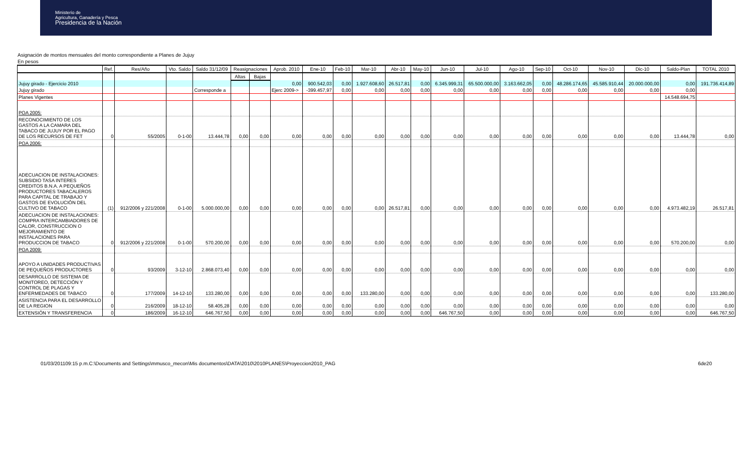Ministerio de
Agricultura, Ganadería y Pesca
Presidencia de la Nación
Asignación de montos mensuales del monto correspondiente a Planes de Jujuy
En pesos
| | Ref. | Res/Año | Vto. Saldo | Saldo 31/12/09 | Reasignaciones | | Aprob. 2010 | Ene-10 | Feb-10 | Mar-10 | Abr-10 | May-10 | Jun-10 | Jul-10 | Ago-10 | Sep-10 | Oct-10 | Nov-10 | Dic-10 | Saldo-Plan | TOTAL 2010 |
| --- | --- | --- | --- | --- | --- | --- | --- | --- | --- | --- | --- | --- | --- | --- | --- | --- | --- | --- | --- | --- | --- |
| | | | | | Altas | Bajas | | | | | | | | | | | | | | | |
| Jujuy girado - Ejercicio 2010 | | | | | | | 0,00 | 900.542,03 | 0,00 | 1.927.608,60 | 26.517,81 | 0,00 | 6.345.999,31 | 65.500.000,00 | 3.163.662,05 | 0,00 | 48.286.174,65 | 45.585.910,44 | 20.000.000,00 | 0,00 | 191.736.414,89 |
| Jujuy girado | | | | Corresponde a | | | Ejerc 2009-> | -399.457,97 | 0,00 | 0,00 | 0,00 | 0,00 | 0,00 | 0,00 | 0,00 | 0,00 | 0,00 | 0,00 | 0,00 | 0,00 | |
| Planes Vigentes | | | | | | | | | | | | | | | | | | | | 14.548.694,75 | |
| POA 2005: | | | | | | | | | | | | | | | | | | | | | |
| RECONOCIMIENTO DE LOS GASTOS A LA CAMARA DEL TABACO DE JUJUY POR EL PAGO DE LOS RECURSOS DE FET | 0 | 55/2005 | 0-1-00 | 13.444,78 | 0,00 | 0,00 | 0,00 | 0,00 | 0,00 | 0,00 | 0,00 | 0,00 | 0,00 | 0,00 | 0,00 | 0,00 | 0,00 | 0,00 | 0,00 | 13.444,78 | 0,00 |
| POA 2006: | | | | | | | | | | | | | | | | | | | | | |
| ADECUACION DE INSTALACIONES: SUBSIDIO TASA INTERES CREDITOS B.N.A. A PEQUEÑOS PRODUCTORES TABACALEROS PARA CAPITAL DE TRABAJO Y GASTOS DE EVOLUCIÓN DEL CULTIVO DE TABACO | (1) | 912/2006 y 221/2008 | 0-1-00 | 5.000.000,00 | 0,00 | 0,00 | 0,00 | 0,00 | 0,00 | 0,00 | 26.517,81 | 0,00 | 0,00 | 0,00 | 0,00 | 0,00 | 0,00 | 0,00 | 0,00 | 4.973.482,19 | 26.517,81 |
| ADECUACION DE INSTALACIONES: COMPRA INTERCAMBIADORES DE CALOR, CONSTRUCCION O MEJORAMIENTO DE INSTALACIONES PARA PRODUCCION DE TABACO | 0 | 912/2006 y 221/2008 | 0-1-00 | 570.200,00 | 0,00 | 0,00 | 0,00 | 0,00 | 0,00 | 0,00 | 0,00 | 0,00 | 0,00 | 0,00 | 0,00 | 0,00 | 0,00 | 0,00 | 0,00 | 570.200,00 | 0,00 |
| POA 2009: | | | | | | | | | | | | | | | | | | | | | |
| APOYO A UNIDADES PRODUCTIVAS DE PEQUEÑOS PRODUCTORES | 0 | 93/2009 | 3-12-10 | 2.868.073,40 | 0,00 | 0,00 | 0,00 | 0,00 | 0,00 | 0,00 | 0,00 | 0,00 | 0,00 | 0,00 | 0,00 | 0,00 | 0,00 | 0,00 | 0,00 | 0,00 | 0,00 |
| DESARROLLO DE SISTEMA DE MONITOREO, DETECCIÓN Y CONTROL DE PLAGAS Y ENFERMEDADES DE TABACO | 0 | 177/2009 | 14-12-10 | 133.280,00 | 0,00 | 0,00 | 0,00 | 0,00 | 0,00 | 133.280,00 | 0,00 | 0,00 | 0,00 | 0,00 | 0,00 | 0,00 | 0,00 | 0,00 | 0,00 | 0,00 | 133.280,00 |
| ASISTENCIA PARA EL DESARROLLO DE LA REGION | 0 | 216/2009 | 18-12-10 | 58.405,28 | 0,00 | 0,00 | 0,00 | 0,00 | 0,00 | 0,00 | 0,00 | 0,00 | 0,00 | 0,00 | 0,00 | 0,00 | 0,00 | 0,00 | 0,00 | 0,00 | 0,00 |
| EXTENSIÓN Y TRANSFERENCIA | 0 | 186/2009 | 16-12-10 | 646.767,50 | 0,00 | 0,00 | 0,00 | 0,00 | 0,00 | 0,00 | 0,00 | 0,00 | 646.767,50 | 0,00 | 0,00 | 0,00 | 0,00 | 0,00 | 0,00 | 0,00 | 646.767,50 |
01/03/201109:15 p.m.C:\Documents and Settings\mmusco_mecon\Mis documentos\DATA\2010\2010PLANES\Proyeccion2010_PAG 6de20